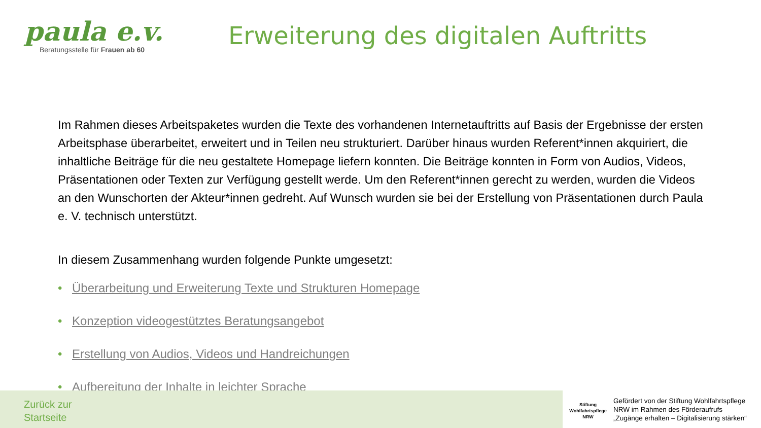paula e.v.
Beratungsstelle für Frauen ab 60
Erweiterung des digitalen Auftritts
Im Rahmen dieses Arbeitspaketes wurden die Texte des vorhandenen Internetauftritts auf Basis der Ergebnisse der ersten Arbeitsphase überarbeitet, erweitert und in Teilen neu strukturiert. Darüber hinaus wurden Referent*innen akquiriert, die inhaltliche Beiträge für die neu gestaltete Homepage liefern konnten. Die Beiträge konnten in Form von Audios, Videos, Präsentationen oder Texten zur Verfügung gestellt werde. Um den Referent*innen gerecht zu werden, wurden die Videos an den Wunschorten der Akteur*innen gedreht. Auf Wunsch wurden sie bei der Erstellung von Präsentationen durch Paula e. V. technisch unterstützt.
In diesem Zusammenhang wurden folgende Punkte umgesetzt:
• Überarbeitung und Erweiterung Texte und Strukturen Homepage
• Konzeption videogestütztes Beratungsangebot
• Erstellung von Audios, Videos und Handreichungen
• Aufbereitung der Inhalte in leichter Sprache
Zurück zur
Startseite
Stiftung
Wohlfahrtspflege
NRW
Gefördert von der Stiftung Wohlfahrtspflege
NRW im Rahmen des Förderaufrufs
„Zugänge erhalten – Digitalisierung stärken“